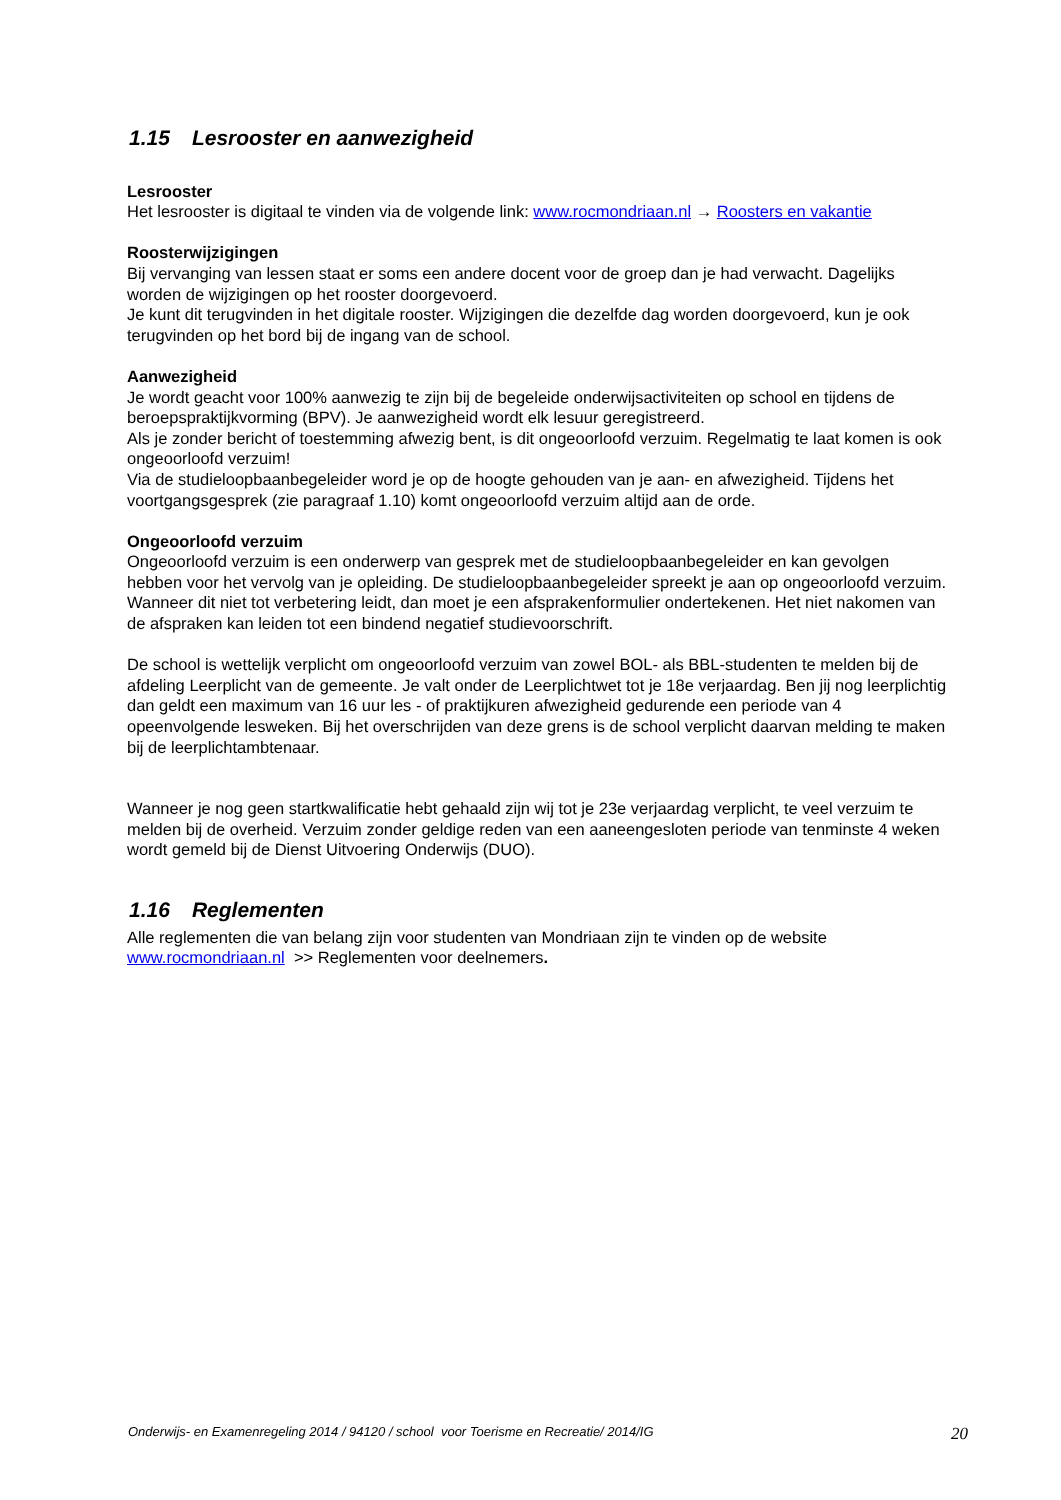1.15 Lesrooster en aanwezigheid
Lesrooster
Het lesrooster is digitaal te vinden via de volgende link: www.rocmondriaan.nl → Roosters en vakantie
Roosterwijzigingen
Bij vervanging van lessen staat er soms een andere docent voor de groep dan je had verwacht. Dagelijks worden de wijzigingen op het rooster doorgevoerd.
Je kunt dit terugvinden in het digitale rooster. Wijzigingen die dezelfde dag worden doorgevoerd, kun je ook terugvinden op het bord bij de ingang van de school.
Aanwezigheid
Je wordt geacht voor 100% aanwezig te zijn bij de begeleide onderwijsactiviteiten op school en tijdens de beroepspraktijkvorming (BPV). Je aanwezigheid wordt elk lesuur geregistreerd.
Als je zonder bericht of toestemming afwezig bent, is dit ongeoorloofd verzuim. Regelmatig te laat komen is ook ongeoorloofd verzuim!
Via de studieloopbaanbegeleider word je op de hoogte gehouden van je aan- en afwezigheid. Tijdens het voortgangsgesprek (zie paragraaf 1.10) komt ongeoorloofd verzuim altijd aan de orde.
Ongeoorloofd verzuim
Ongeoorloofd verzuim is een onderwerp van gesprek met de studieloopbaanbegeleider en kan gevolgen hebben voor het vervolg van je opleiding. De studieloopbaanbegeleider spreekt je aan op ongeoorloofd verzuim.
Wanneer dit niet tot verbetering leidt, dan moet je een afsprakenformulier ondertekenen. Het niet nakomen van de afspraken kan leiden tot een bindend negatief studievoorschrift.
De school is wettelijk verplicht om ongeoorloofd verzuim van zowel BOL- als BBL-studenten te melden bij de afdeling Leerplicht van de gemeente. Je valt onder de Leerplichtwet tot je 18e verjaardag. Ben jij nog leerplichtig dan geldt een maximum van 16 uur les - of praktijkuren afwezigheid gedurende een periode van 4 opeenvolgende lesweken. Bij het overschrijden van deze grens is de school verplicht daarvan melding te maken bij de leerplichtambtenaar.
Wanneer je nog geen startkwalificatie hebt gehaald zijn wij tot je 23e verjaardag verplicht, te veel verzuim te melden bij de overheid. Verzuim zonder geldige reden van een aaneengesloten periode van tenminste 4 weken wordt gemeld bij de Dienst Uitvoering Onderwijs (DUO).
1.16 Reglementen
Alle reglementen die van belang zijn voor studenten van Mondriaan zijn te vinden op de website www.rocmondriaan.nl >> Reglementen voor deelnemers.
Onderwijs- en Examenregeling 2014 / 94120 / school voor Toerisme en Recreatie/ 2014/IG 20